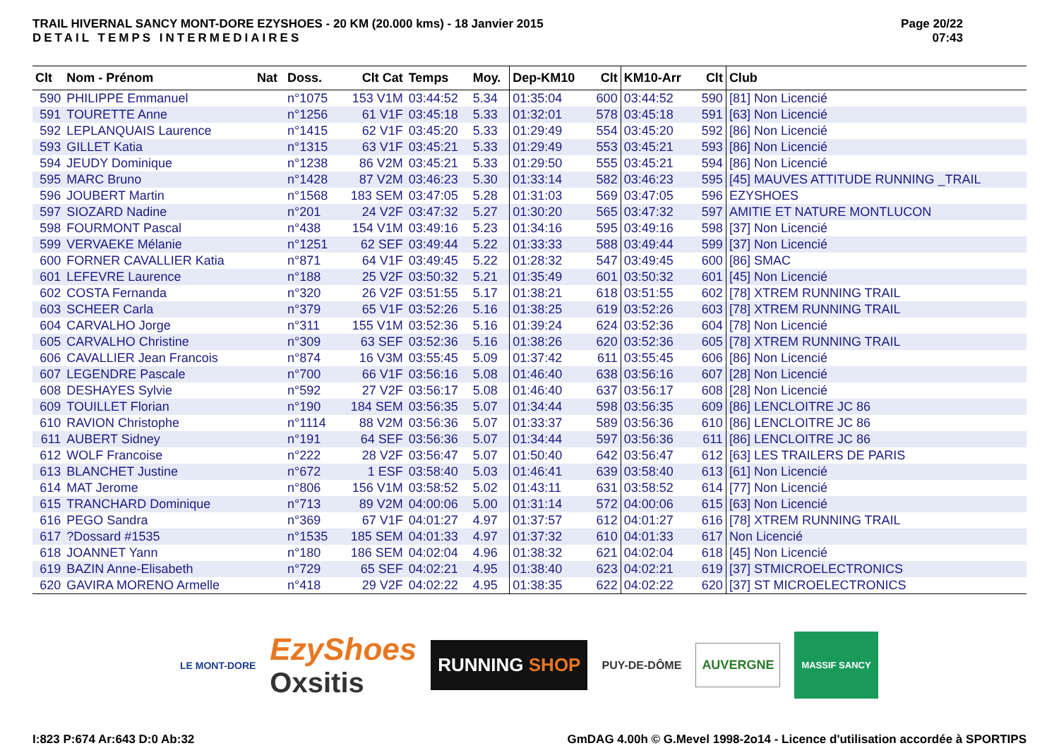TRAIL HIVERNAL SANCY MONT-DORE EZYSHOES - 20 KM (20.000 kms) - 18 Janvier 2015
DETAIL TEMPS INTERMEDIAIRES
Page 20/22
07:43
| Clt | Nom - Prénom | Nat | Doss. | Clt Cat | Temps | Moy. | Dep-KM10 | Clt | KM10-Arr | Clt | Club |
| --- | --- | --- | --- | --- | --- | --- | --- | --- | --- | --- | --- |
| 590 | PHILIPPE Emmanuel | | n°1075 | 153 V1M | 03:44:52 | 5.34 | 01:35:04 | 600 | 03:44:52 | 590 | [81] Non Licencié |
| 591 | TOURETTE Anne | | n°1256 | 61 V1F | 03:45:18 | 5.33 | 01:32:01 | 578 | 03:45:18 | 591 | [63] Non Licencié |
| 592 | LEPLANQUAIS Laurence | | n°1415 | 62 V1F | 03:45:20 | 5.33 | 01:29:49 | 554 | 03:45:20 | 592 | [86] Non Licencié |
| 593 | GILLET Katia | | n°1315 | 63 V1F | 03:45:21 | 5.33 | 01:29:49 | 553 | 03:45:21 | 593 | [86] Non Licencié |
| 594 | JEUDY Dominique | | n°1238 | 86 V2M | 03:45:21 | 5.33 | 01:29:50 | 555 | 03:45:21 | 594 | [86] Non Licencié |
| 595 | MARC Bruno | | n°1428 | 87 V2M | 03:46:23 | 5.30 | 01:33:14 | 582 | 03:46:23 | 595 | [45] MAUVES ATTITUDE RUNNING _TRAIL |
| 596 | JOUBERT Martin | | n°1568 | 183 SEM | 03:47:05 | 5.28 | 01:31:03 | 569 | 03:47:05 | 596 | EZYSHOES |
| 597 | SIOZARD Nadine | | n°201 | 24 V2F | 03:47:32 | 5.27 | 01:30:20 | 565 | 03:47:32 | 597 | AMITIE ET NATURE MONTLUCON |
| 598 | FOURMONT Pascal | | n°438 | 154 V1M | 03:49:16 | 5.23 | 01:34:16 | 595 | 03:49:16 | 598 | [37] Non Licencié |
| 599 | VERVAEKE Mélanie | | n°1251 | 62 SEF | 03:49:44 | 5.22 | 01:33:33 | 588 | 03:49:44 | 599 | [37] Non Licencié |
| 600 | FORNER CAVALLIER Katia | | n°871 | 64 V1F | 03:49:45 | 5.22 | 01:28:32 | 547 | 03:49:45 | 600 | [86] SMAC |
| 601 | LEFEVRE Laurence | | n°188 | 25 V2F | 03:50:32 | 5.21 | 01:35:49 | 601 | 03:50:32 | 601 | [45] Non Licencié |
| 602 | COSTA Fernanda | | n°320 | 26 V2F | 03:51:55 | 5.17 | 01:38:21 | 618 | 03:51:55 | 602 | [78] XTREM RUNNING TRAIL |
| 603 | SCHEER Carla | | n°379 | 65 V1F | 03:52:26 | 5.16 | 01:38:25 | 619 | 03:52:26 | 603 | [78] XTREM RUNNING TRAIL |
| 604 | CARVALHO Jorge | | n°311 | 155 V1M | 03:52:36 | 5.16 | 01:39:24 | 624 | 03:52:36 | 604 | [78] Non Licencié |
| 605 | CARVALHO Christine | | n°309 | 63 SEF | 03:52:36 | 5.16 | 01:38:26 | 620 | 03:52:36 | 605 | [78] XTREM RUNNING TRAIL |
| 606 | CAVALLIER Jean Francois | | n°874 | 16 V3M | 03:55:45 | 5.09 | 01:37:42 | 611 | 03:55:45 | 606 | [86] Non Licencié |
| 607 | LEGENDRE Pascale | | n°700 | 66 V1F | 03:56:16 | 5.08 | 01:46:40 | 638 | 03:56:16 | 607 | [28] Non Licencié |
| 608 | DESHAYES Sylvie | | n°592 | 27 V2F | 03:56:17 | 5.08 | 01:46:40 | 637 | 03:56:17 | 608 | [28] Non Licencié |
| 609 | TOUILLET Florian | | n°190 | 184 SEM | 03:56:35 | 5.07 | 01:34:44 | 598 | 03:56:35 | 609 | [86] LENCLOITRE JC 86 |
| 610 | RAVION Christophe | | n°1114 | 88 V2M | 03:56:36 | 5.07 | 01:33:37 | 589 | 03:56:36 | 610 | [86] LENCLOITRE JC 86 |
| 611 | AUBERT Sidney | | n°191 | 64 SEF | 03:56:36 | 5.07 | 01:34:44 | 597 | 03:56:36 | 611 | [86] LENCLOITRE JC 86 |
| 612 | WOLF Francoise | | n°222 | 28 V2F | 03:56:47 | 5.07 | 01:50:40 | 642 | 03:56:47 | 612 | [63] LES TRAILERS DE PARIS |
| 613 | BLANCHET Justine | | n°672 | 1 ESF | 03:58:40 | 5.03 | 01:46:41 | 639 | 03:58:40 | 613 | [61] Non Licencié |
| 614 | MAT Jerome | | n°806 | 156 V1M | 03:58:52 | 5.02 | 01:43:11 | 631 | 03:58:52 | 614 | [77] Non Licencié |
| 615 | TRANCHARD Dominique | | n°713 | 89 V2M | 04:00:06 | 5.00 | 01:31:14 | 572 | 04:00:06 | 615 | [63] Non Licencié |
| 616 | PEGO Sandra | | n°369 | 67 V1F | 04:01:27 | 4.97 | 01:37:57 | 612 | 04:01:27 | 616 | [78] XTREM RUNNING TRAIL |
| 617 | ?Dossard #1535 | | n°1535 | 185 SEM | 04:01:33 | 4.97 | 01:37:32 | 610 | 04:01:33 | 617 | Non Licencié |
| 618 | JOANNET Yann | | n°180 | 186 SEM | 04:02:04 | 4.96 | 01:38:32 | 621 | 04:02:04 | 618 | [45] Non Licencié |
| 619 | BAZIN Anne-Elisabeth | | n°729 | 65 SEF | 04:02:21 | 4.95 | 01:38:40 | 623 | 04:02:21 | 619 | [37] STMICROELECTRONICS |
| 620 | GAVIRA MORENO Armelle | | n°418 | 29 V2F | 04:02:22 | 4.95 | 01:38:35 | 622 | 04:02:22 | 620 | [37] ST MICROELECTRONICS |
LE MONT-DORE
EzyShoes
Oxsitis
RUNNING SHOP
PUY-DE-DÔME
AUVERGNE
MASSIF SANCY
I:823 P:674 Ar:643 D:0 Ab:32 GmDAG 4.00h © G.Mevel 1998-2o14 - Licence d'utilisation accordée à SPORTIPS